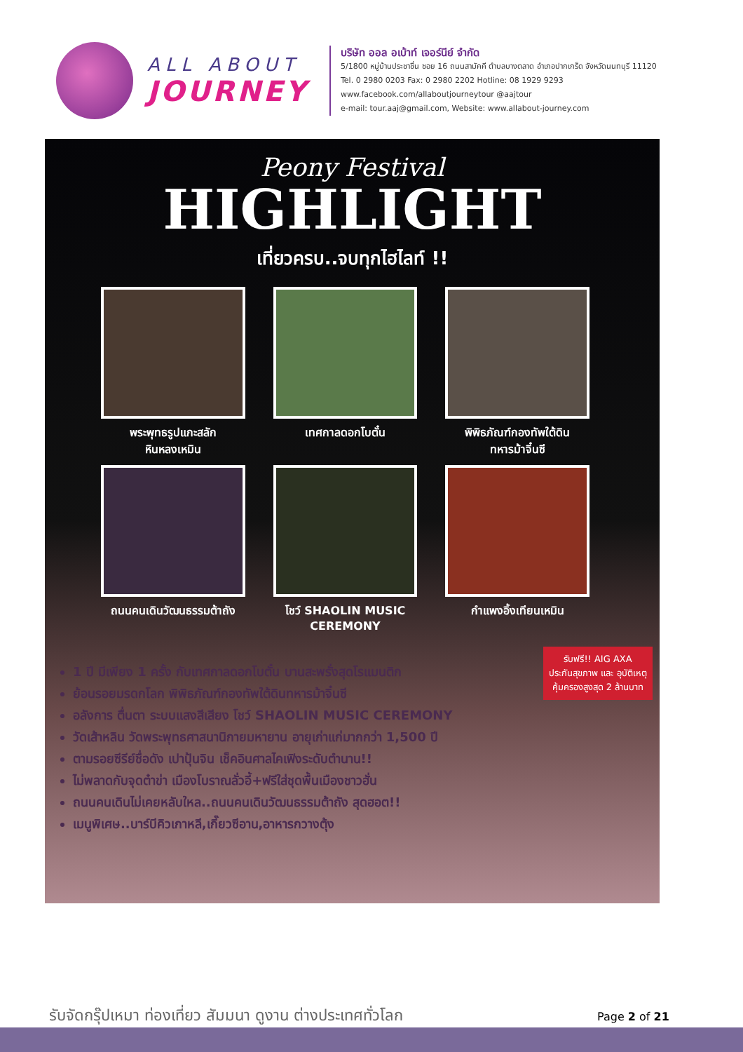ALL ABOUT
JOURNEY
บริษัท ออล อเบ้าท์ เจอร์นีย์ จำกัด
5/1800 หมู่บ้านประชาชื่น ซอย 16 ถนนสามัคคี ตำบลบางตลาด อำเภอปากเกร็ด จังหวัดนนทบุรี 11120
Tel. 0 2980 0203 Fax: 0 2980 2202 Hotline: 08 1929 9293
www.facebook.com/allaboutjourneytour @aajtour
e-mail: tour.aaj@gmail.com, Website: www.allabout-journey.com
Peony Festival
HIGHLIGHT
เที่ยวครบ..จบทุกไฮไลท์ !!
พระพุทธรูปแกะสลัก
หินหลงเหมิน
เทศกาลดอกโบตั๋น
พิพิธภัณฑ์กองทัพใต้ดิน
ทหารม้าจิ๋นซี
ถนนคนเดินวัฒนธรรมต้าถัง
โชว์ SHAOLIN MUSIC
CEREMONY
กำแพงอิ้งเทียนเหมิน
รับฟรี!! AIG AXA
ประกันสุขภาพ และ อุบัติเหตุ
คุ้มครองสูงสุด 2 ล้านบาท
1 ปี มีเพียง 1 ครั้ง กับเทศกาลดอกโบตั๋น บานสะพรั่งสุดโรแมนติก
ย้อนรอยมรดกโลก พิพิธภัณฑ์กองทัพใต้ดินทหารม้าจิ๋นซี
อลังการ ตื่นตา ระบบแสงสีเสียง โชว์ SHAOLIN MUSIC CEREMONY
วัดเส้าหลิน วัดพระพุทธศาสนานิกายมหายาน อายุเก่าแก่มากกว่า 1,500 ปี
ตามรอยซีรีย์ชื่อดัง เปาปุ้นจิน เช็คอินศาลไคเฟิงระดับตำนาน!!
ไม่พลาดกับจุดต๋าข่า เมืองโบราณลั่วอี้+ฟรีใส่ชุดพื้นเมืองชาวฮั่น
ถนนคนเดินไม่เคยหลับใหล..ถนนคนเดินวัฒนธรรมต้าถัง สุดฮอต!!
เมนูพิเศษ..บาร์บีคิวเกาหลี,เกี๊ยวซีอาน,อาหารกวางตุ้ง
รับจัดกรุ๊ปเหมา ท่องเที่ยว สัมมนา ดูงาน ต่างประเทศทั่วโลก
Page 2 of 21